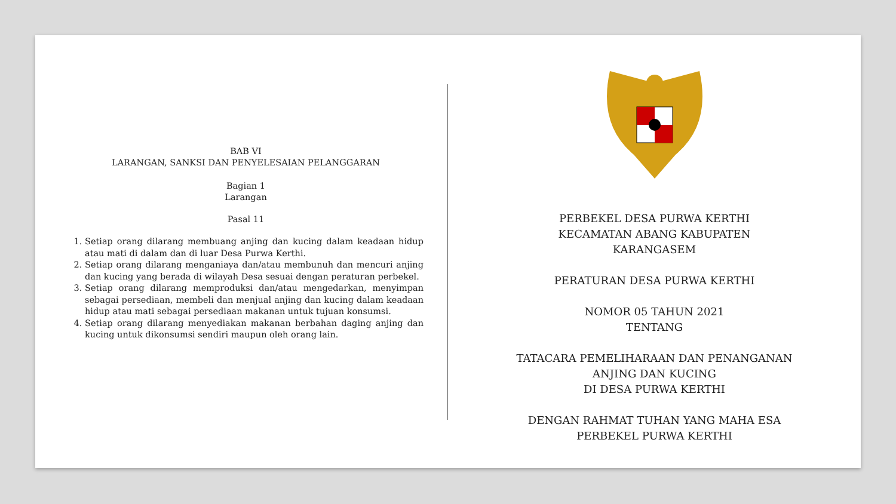BAB VI
LARANGAN, SANKSI DAN PENYELESAIAN PELANGGARAN
Bagian 1
Larangan
Pasal 11
1. Setiap orang dilarang membuang anjing dan kucing dalam keadaan hidup atau mati di dalam dan di luar Desa Purwa Kerthi.
2. Setiap orang dilarang menganiaya dan/atau membunuh dan mencuri anjing dan kucing yang berada di wilayah Desa sesuai dengan peraturan perbekel.
3. Setiap orang dilarang memproduksi dan/atau mengedarkan, menyimpan sebagai persediaan, membeli dan menjual anjing dan kucing dalam keadaan hidup atau mati sebagai persediaan makanan untuk tujuan konsumsi.
4. Setiap orang dilarang menyediakan makanan berbahan daging anjing dan kucing untuk dikonsumsi sendiri maupun oleh orang lain.
PERBEKEL DESA PURWA KERTHI
KECAMATAN ABANG KABUPATEN
KARANGASEM
PERATURAN DESA PURWA KERTHI
NOMOR 05 TAHUN 2021
TENTANG
TATACARA PEMELIHARAAN DAN PENANGANAN
ANJING DAN KUCING
DI DESA PURWA KERTHI
DENGAN RAHMAT TUHAN YANG MAHA ESA
PERBEKEL PURWA KERTHI